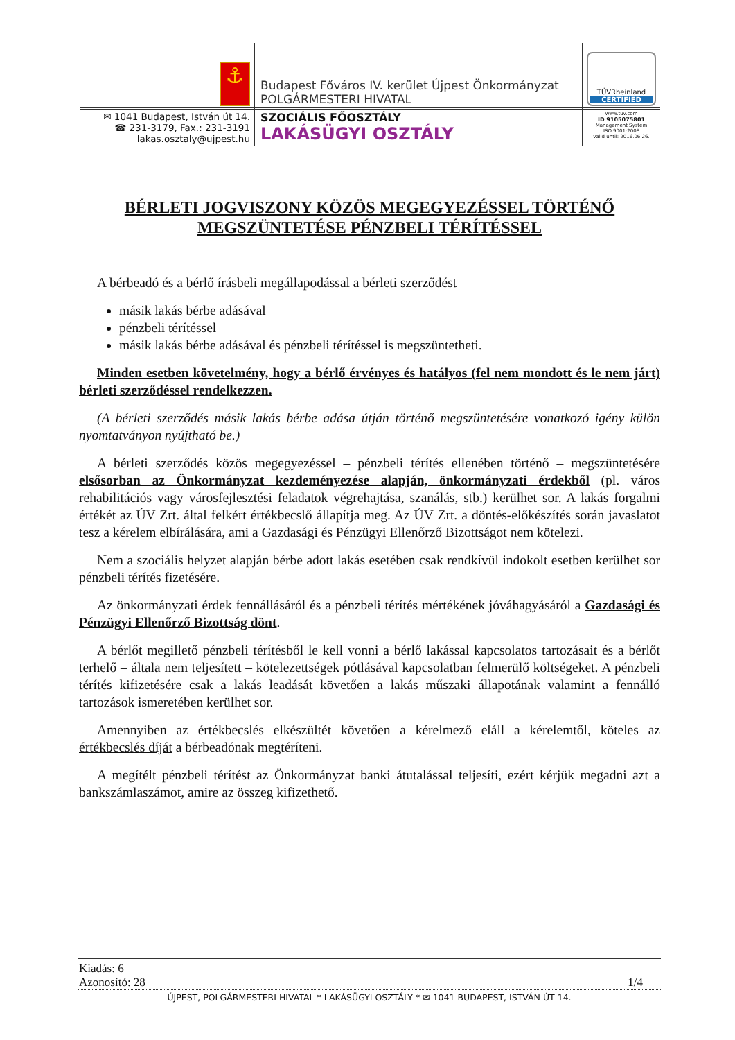| ⚓ | Budapest Főváros IV. kerület Újpest Önkormányzat POLGÁRMESTERI HIVATAL | TÜVRheinland CERTIFIED |
| ✉ 1041 Budapest, István út 14. ☎ 231-3179, Fax.: 231-3191 lakas.osztaly@ujpest.hu | SZOCIÁLIS FŐOSZTÁLY LAKÁSÜGYI OSZTÁLY | www.tuv.com ID 9105075801 Management System ISO 9001:2008 valid until: 2016.06.26. |
BÉRLETI JOGVISZONY KÖZÖS MEGEGYEZÉSSEL TÖRTÉNŐ MEGSZÜNTETÉSE PÉNZBELI TÉRÍTÉSSEL
A bérbeadó és a bérlő írásbeli megállapodással a bérleti szerződést
másik lakás bérbe adásával
pénzbeli térítéssel
másik lakás bérbe adásával és pénzbeli térítéssel is megszüntetheti.
Minden esetben követelmény, hogy a bérlő érvényes és hatályos (fel nem mondott és le nem járt) bérleti szerződéssel rendelkezzen.
(A bérleti szerződés másik lakás bérbe adása útján történő megszüntetésére vonatkozó igény külön nyomtatványon nyújtható be.)
A bérleti szerződés közös megegyezéssel – pénzbeli térítés ellenében történő – megszüntetésére elsősorban az Önkormányzat kezdeményezése alapján, önkormányzati érdekből (pl. város rehabilitációs vagy városfejlesztési feladatok végrehajtása, szanálás, stb.) kerülhet sor. A lakás forgalmi értékét az ÚV Zrt. által felkért értékbecslő állapítja meg. Az ÚV Zrt. a döntés-előkészítés során javaslatot tesz a kérelem elbírálására, ami a Gazdasági és Pénzügyi Ellenőrző Bizottságot nem kötelezi.
Nem a szociális helyzet alapján bérbe adott lakás esetében csak rendkívül indokolt esetben kerülhet sor pénzbeli térítés fizetésére.
Az önkormányzati érdek fennállásáról és a pénzbeli térítés mértékének jóváhagyásáról a Gazdasági és Pénzügyi Ellenőrző Bizottság dönt.
A bérlőt megillető pénzbeli térítésből le kell vonni a bérlő lakással kapcsolatos tartozásait és a bérlőt terhelő – általa nem teljesített – kötelezettségek pótlásával kapcsolatban felmerülő költségeket. A pénzbeli térítés kifizetésére csak a lakás leadását követően a lakás műszaki állapotának valamint a fennálló tartozások ismeretében kerülhet sor.
Amennyiben az értékbecslés elkészültét követően a kérelmező eláll a kérelemtől, köteles az értékbecslés díját a bérbeadónak megtéríteni.
A megítélt pénzbeli térítést az Önkormányzat banki átutalással teljesíti, ezért kérjük megadni azt a bankszámlaszámot, amire az összeg kifizethető.
Kiadás: 6
Azonosító: 28 1/4
ÚJPEST, POLGÁRMESTERI HIVATAL * LAKÁSÜGYI OSZTÁLY * ✉ 1041 BUDAPEST, ISTVÁN ÚT 14.